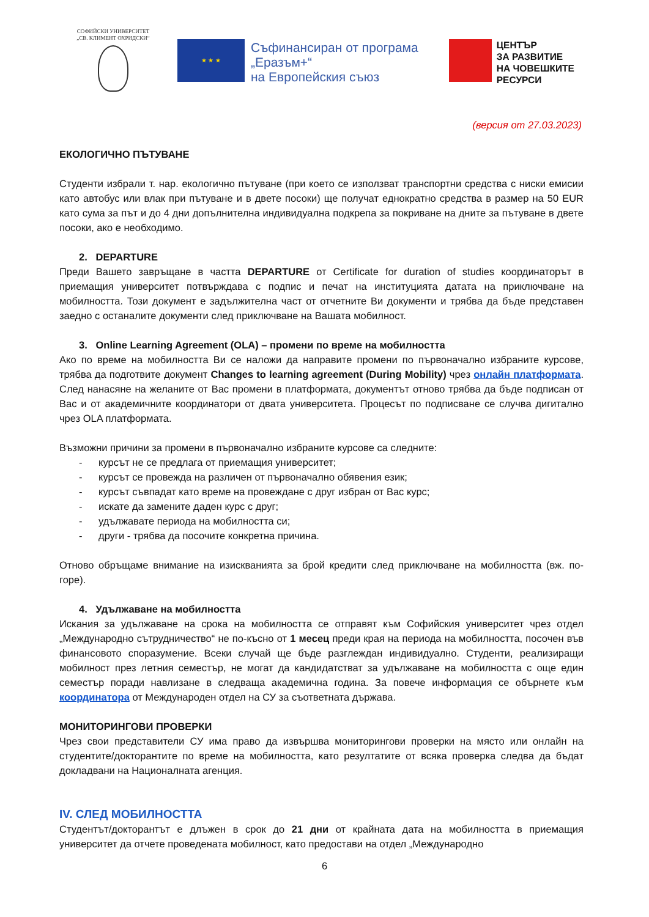СОФИЙСКИ УНИВЕРСИТЕТ
„СВ. КЛИМЕНТ ОХРИДСКИ“
★ ★ ★
Съфинансиран от програма
„Еразъм+“
на Европейския съюз
ЦЕНТЪР
ЗА РАЗВИТИЕ
НА ЧОВЕШКИТЕ
РЕСУРСИ
(версия от 27.03.2023)
ЕКОЛОГИЧНО ПЪТУВАНЕ
Студенти избрали т. нар. екологично пътуване (при което се използват транспортни средства с ниски емисии като автобус или влак при пътуване и в двете посоки) ще получат еднократно средства в размер на 50 EUR като сума за път и до 4 дни допълнителна индивидуална подкрепа за покриване на дните за пътуване в двете посоки, ако е необходимо.
2. DEPARTURE
Преди Вашето завръщане в частта DEPARTURE от Certificate for duration of studies координаторът в приемащия университет потвърждава с подпис и печат на институцията датата на приключване на мобилността. Този документ е задължителна част от отчетните Ви документи и трябва да бъде представен заедно с останалите документи след приключване на Вашата мобилност.
3. Online Learning Agreement (OLA) – промени по време на мобилността
Ако по време на мобилността Ви се наложи да направите промени по първоначално избраните курсове, трябва да подготвите документ Changes to learning agreement (During Mobility) чрез онлайн платформата. След нанасяне на желаните от Вас промени в платформата, документът отново трябва да бъде подписан от Вас и от академичните координатори от двата университета. Процесът по подписване се случва дигитално чрез OLA платформата.
Възможни причини за промени в първоначално избраните курсове са следните:
- курсът не се предлага от приемащия университет;
- курсът се провежда на различен от първоначално обявения език;
- курсът съвпадат като време на провеждане с друг избран от Вас курс;
- искате да замените даден курс с друг;
- удължавате периода на мобилността си;
- други - трябва да посочите конкретна причина.
Отново обръщаме внимание на изискванията за брой кредити след приключване на мобилността (вж. по-горе).
4. Удължаване на мобилността
Искания за удължаване на срока на мобилността се отправят към Софийския университет чрез отдел „Международно сътрудничество“ не по-късно от 1 месец преди края на периода на мобилността, посочен във финансовото споразумение. Всеки случай ще бъде разглеждан индивидуално. Студенти, реализиращи мобилност през летния семестър, не могат да кандидатстват за удължаване на мобилността с още един семестър поради навлизане в следваща академична година. За повече информация се обърнете към координатора от Международен отдел на СУ за съответната държава.
МОНИТОРИНГОВИ ПРОВЕРКИ
Чрез свои представители СУ има право да извършва мониторингови проверки на място или онлайн на студентите/докторантите по време на мобилността, като резултатите от всяка проверка следва да бъдат докладвани на Националната агенция.
IV. СЛЕД МОБИЛНОСТТА
Студентът/докторантът е длъжен в срок до 21 дни от крайната дата на мобилността в приемащия университет да отчете проведената мобилност, като предостави на отдел „Международно
6